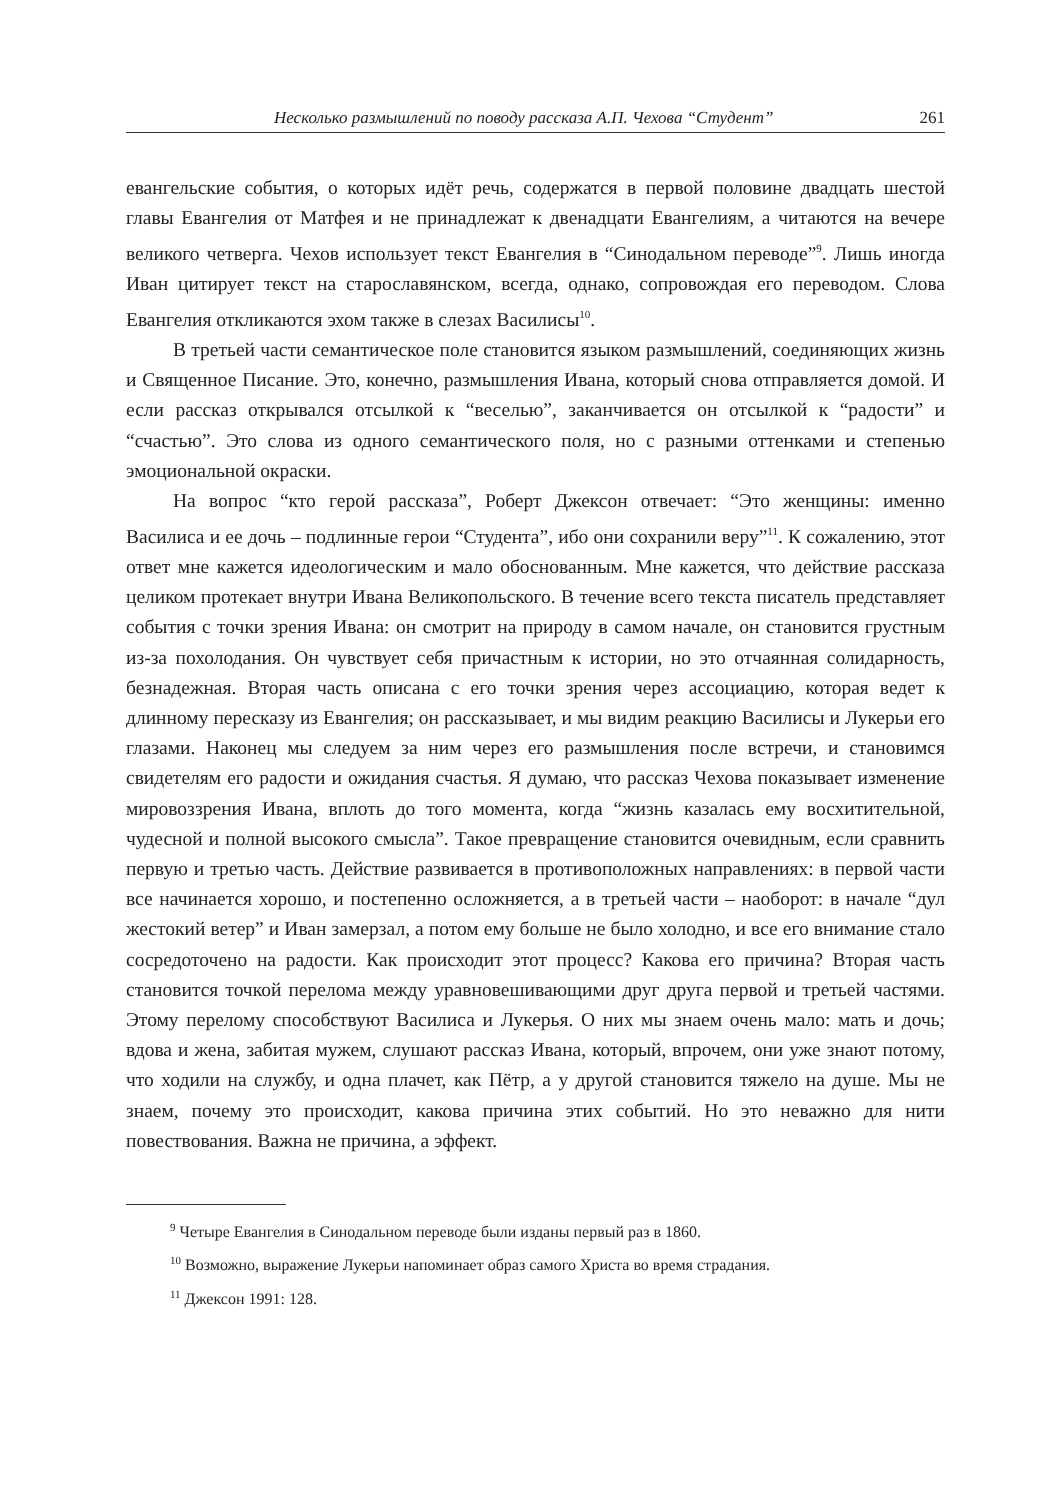Несколько размышлений по поводу рассказа А.П. Чехова “Студент” 261
евангельские события, о которых идёт речь, содержатся в первой половине двадцать шестой главы Евангелия от Матфея и не принадлежат к двенадцати Евангелиям, а читаются на вечере великого четверга. Чехов использует текст Евангелия в “Синодальном переводе”<sup>9</sup>. Лишь иногда Иван цитирует текст на старославянском, всегда, однако, сопровождая его переводом. Слова Евангелия откликаются эхом также в слезах Василисы<sup>10</sup>.
В третьей части семантическое поле становится языком размышлений, соединяющих жизнь и Священное Писание. Это, конечно, размышления Ивана, который снова отправляется домой. И если рассказ открывался отсылкой к “веселью”, заканчивается он отсылкой к “радости” и “счастью”. Это слова из одного семантического поля, но с разными оттенками и степенью эмоциональной окраски.
На вопрос “кто герой рассказа”, Роберт Джексон отвечает: “Это женщины: именно Василиса и ее дочь – подлинные герои “Студента”, ибо они сохранили веру”<sup>11</sup>. К сожалению, этот ответ мне кажется идеологическим и мало обоснованным. Мне кажется, что действие рассказа целиком протекает внутри Ивана Великопольского. В течение всего текста писатель представляет события с точки зрения Ивана: он смотрит на природу в самом начале, он становится грустным из-за похолодания. Он чувствует себя причастным к истории, но это отчаянная солидарность, безнадежная. Вторая часть описана с его точки зрения через ассоциацию, которая ведет к длинному пересказу из Евангелия; он рассказывает, и мы видим реакцию Василисы и Лукерьи его глазами. Наконец мы следуем за ним через его размышления после встречи, и становимся свидетелям его радости и ожидания счастья. Я думаю, что рассказ Чехова показывает изменение мировоззрения Ивана, вплоть до того момента, когда “жизнь казалась ему восхитительной, чудесной и полной высокого смысла”. Такое превращение становится очевидным, если сравнить первую и третью часть. Действие развивается в противоположных направлениях: в первой части все начинается хорошо, и постепенно осложняется, а в третьей части – наоборот: в начале “дул жестокий ветер” и Иван замерзал, а потом ему больше не было холодно, и все его внимание стало сосредоточено на радости. Как происходит этот процесс? Какова его причина? Вторая часть становится точкой перелома между уравновешивающими друг друга первой и третьей частями. Этому перелому способствуют Василиса и Лукерья. О них мы знаем очень мало: мать и дочь; вдова и жена, забитая мужем, слушают рассказ Ивана, который, впрочем, они уже знают потому, что ходили на службу, и одна плачет, как Пётр, а у другой становится тяжело на душе. Мы не знаем, почему это происходит, какова причина этих событий. Но это неважно для нити повествования. Важна не причина, а эффект.
<sup>9</sup> Четыре Евангелия в Синодальном переводе были изданы первый раз в 1860.
<sup>10</sup> Возможно, выражение Лукерьи напоминает образ самого Христа во время страдания.
<sup>11</sup> Джексон 1991: 128.